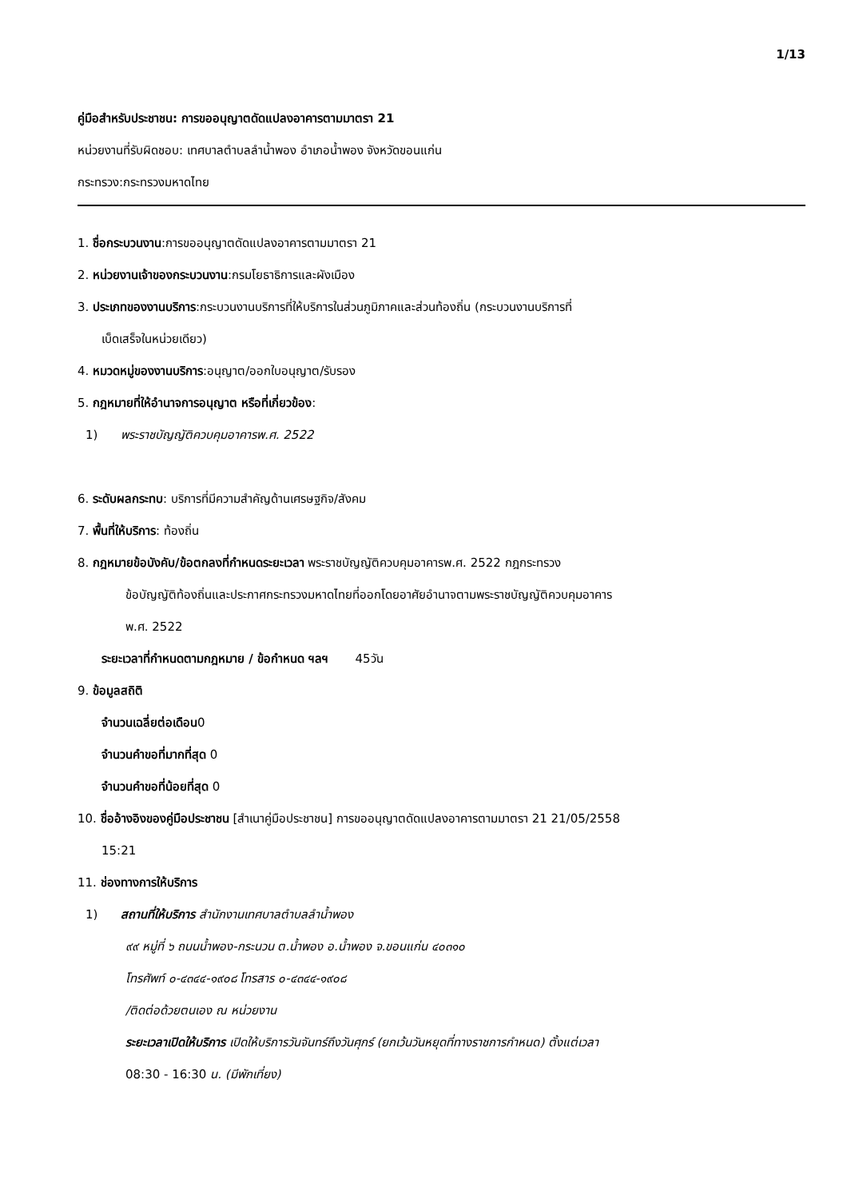1/13
คู่มือสำหรับประชาชน: การขออนุญาตดัดแปลงอาคารตามมาตรา 21
หน่วยงานที่รับผิดชอบ: เทศบาลตำบลลำน้ำพอง อำเภอน้ำพอง จังหวัดขอนแก่น
กระทรวง:กระทรวงมหาดไทย
1. ชื่อกระบวนงาน:การขออนุญาตดัดแปลงอาคารตามมาตรา 21
2. หน่วยงานเจ้าของกระบวนงาน:กรมโยธาธิการและผังเมือง
3. ประเภทของงานบริการ:กระบวนงานบริการที่ให้บริการในส่วนภูมิภาคและส่วนท้องถิ่น (กระบวนงานบริการที่
เบ็ดเสร็จในหน่วยเดียว)
4. หมวดหมู่ของงานบริการ:อนุญาต/ออกใบอนุญาต/รับรอง
5. กฎหมายที่ให้อำนาจการอนุญาต หรือที่เกี่ยวข้อง:
1) พระราชบัญญัติควบคุมอาคารพ.ศ. 2522
6. ระดับผลกระทบ: บริการที่มีความสำคัญด้านเศรษฐกิจ/สังคม
7. พื้นที่ให้บริการ: ท้องถิ่น
8. กฎหมายข้อบังคับ/ข้อตกลงที่กำหนดระยะเวลา พระราชบัญญัติควบคุมอาคารพ.ศ. 2522 กฎกระทรวง
ข้อบัญญัติท้องถิ่นและประกาศกระทรวงมหาดไทยที่ออกโดยอาศัยอำนาจตามพระราชบัญญัติควบคุมอาคาร
พ.ศ. 2522
ระยะเวลาที่กำหนดตามกฎหมาย / ข้อกำหนด ฯลฯ 45วัน
9. ข้อมูลสถิติ
จำนวนเฉลี่ยต่อเดือน0
จำนวนคำขอที่มากที่สุด 0
จำนวนคำขอที่น้อยที่สุด 0
10. ชื่ออ้างอิงของคู่มือประชาชน [สำเนาคู่มือประชาชน] การขออนุญาตดัดแปลงอาคารตามมาตรา 21 21/05/2558
15:21
11. ช่องทางการให้บริการ
1) สถานที่ให้บริการ สำนักงานเทศบาลตำบลลำน้ำพอง
๙๙ หมู่ที่ ๖ ถนนน้ำพอง-กระนวน ต.น้ำพอง อ.น้ำพอง จ.ขอนแก่น ๔๐๓๑๐
โทรศัพท์ ๐-๔๓๔๔-๑๙๐๘ โทรสาร ๐-๔๓๔๔-๑๙๐๘
/ติดต่อด้วยตนเอง ณ หน่วยงาน
ระยะเวลาเปิดให้บริการ เปิดให้บริการวันจันทร์ถึงวันศุกร์ (ยกเว้นวันหยุดที่ทางราชการกำหนด) ตั้งแต่เวลา
08:30 - 16:30 น. (มีพักเที่ยง)